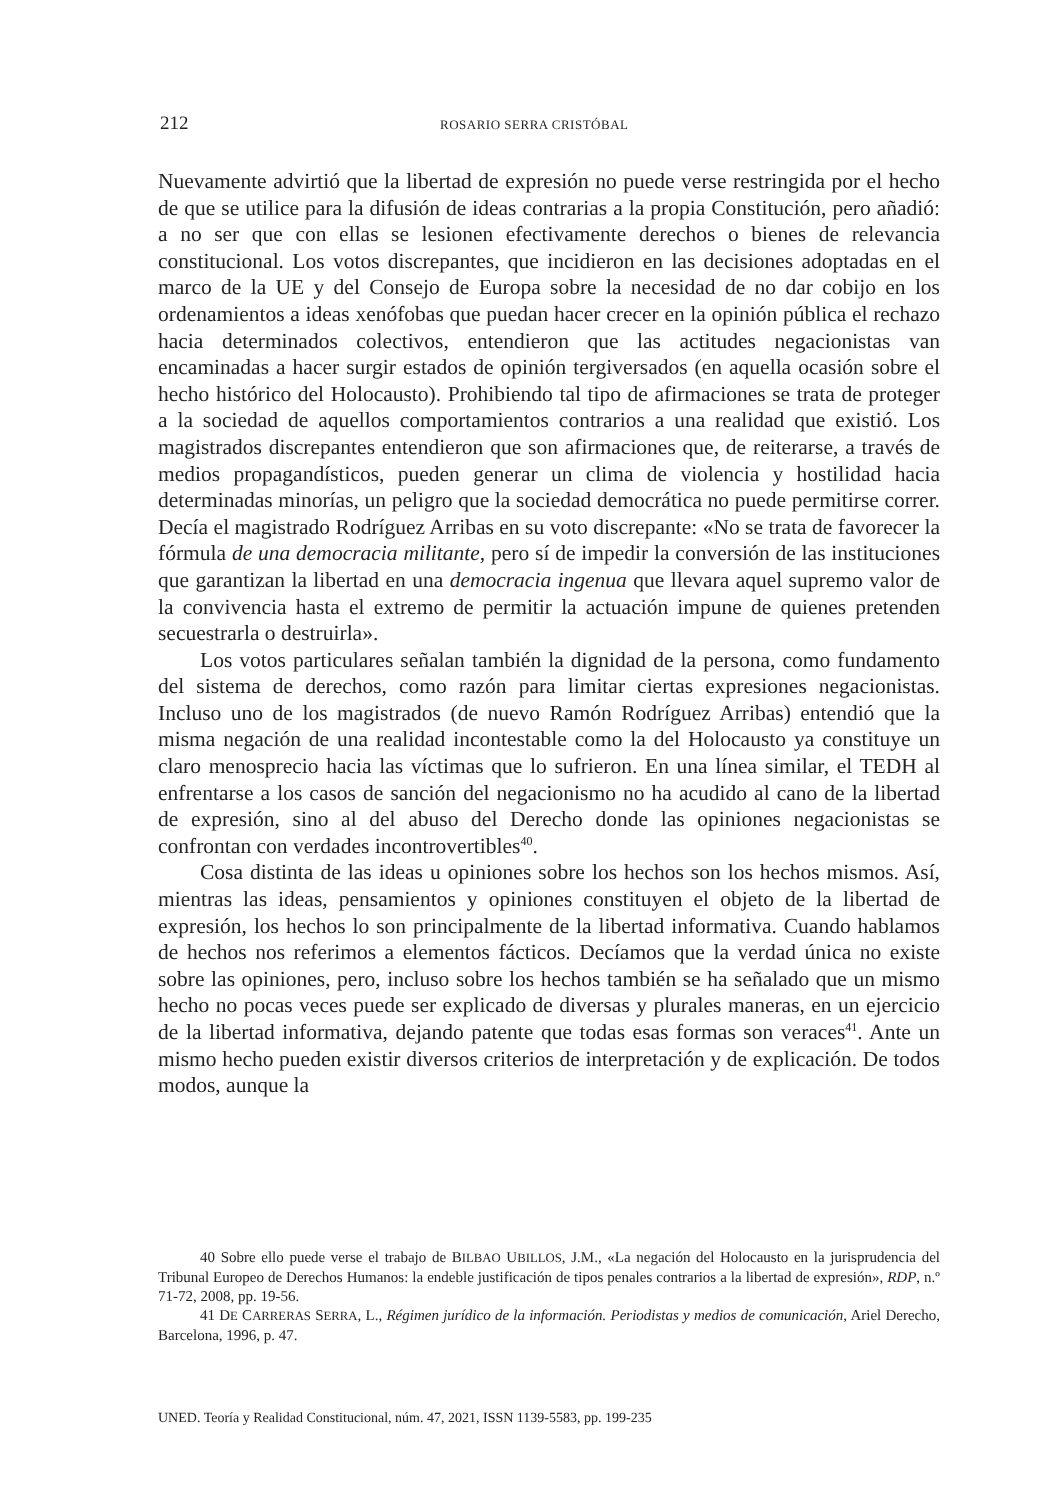212 ROSARIO SERRA CRISTÓBAL
Nuevamente advirtió que la libertad de expresión no puede verse restringida por el hecho de que se utilice para la difusión de ideas contrarias a la propia Constitución, pero añadió: a no ser que con ellas se lesionen efectivamente derechos o bienes de relevancia constitucional. Los votos discrepantes, que incidieron en las decisiones adoptadas en el marco de la UE y del Consejo de Europa sobre la necesidad de no dar cobijo en los ordenamientos a ideas xenófobas que puedan hacer crecer en la opinión pública el rechazo hacia determinados colectivos, entendieron que las actitudes negacionistas van encaminadas a hacer surgir estados de opinión tergiversados (en aquella ocasión sobre el hecho histórico del Holocausto). Prohibiendo tal tipo de afirmaciones se trata de proteger a la sociedad de aquellos comportamientos contrarios a una realidad que existió. Los magistrados discrepantes entendieron que son afirmaciones que, de reiterarse, a través de medios propagandísticos, pueden generar un clima de violencia y hostilidad hacia determinadas minorías, un peligro que la sociedad democrática no puede permitirse correr. Decía el magistrado Rodríguez Arribas en su voto discrepante: «No se trata de favorecer la fórmula de una democracia militante, pero sí de impedir la conversión de las instituciones que garantizan la libertad en una democracia ingenua que llevara aquel supremo valor de la convivencia hasta el extremo de permitir la actuación impune de quienes pretenden secuestrarla o destruirla».
Los votos particulares señalan también la dignidad de la persona, como fundamento del sistema de derechos, como razón para limitar ciertas expresiones negacionistas. Incluso uno de los magistrados (de nuevo Ramón Rodríguez Arribas) entendió que la misma negación de una realidad incontestable como la del Holocausto ya constituye un claro menosprecio hacia las víctimas que lo sufrieron. En una línea similar, el TEDH al enfrentarse a los casos de sanción del negacionismo no ha acudido al cano de la libertad de expresión, sino al del abuso del Derecho donde las opiniones negacionistas se confrontan con verdades incontrovertibles<sup>40</sup>.
Cosa distinta de las ideas u opiniones sobre los hechos son los hechos mismos. Así, mientras las ideas, pensamientos y opiniones constituyen el objeto de la libertad de expresión, los hechos lo son principalmente de la libertad informativa. Cuando hablamos de hechos nos referimos a elementos fácticos. Decíamos que la verdad única no existe sobre las opiniones, pero, incluso sobre los hechos también se ha señalado que un mismo hecho no pocas veces puede ser explicado de diversas y plurales maneras, en un ejercicio de la libertad informativa, dejando patente que todas esas formas son veraces<sup>41</sup>. Ante un mismo hecho pueden existir diversos criterios de interpretación y de explicación. De todos modos, aunque la
40 Sobre ello puede verse el trabajo de BILBAO UBILLOS, J.M., «La negación del Holocausto en la jurisprudencia del Tribunal Europeo de Derechos Humanos: la endeble justificación de tipos penales contrarios a la libertad de expresión», RDP, n.º 71-72, 2008, pp. 19-56.
41 DE CARRERAS SERRA, L., Régimen jurídico de la información. Periodistas y medios de comunicación, Ariel Derecho, Barcelona, 1996, p. 47.
UNED. Teoría y Realidad Constitucional, núm. 47, 2021, ISSN 1139-5583, pp. 199-235